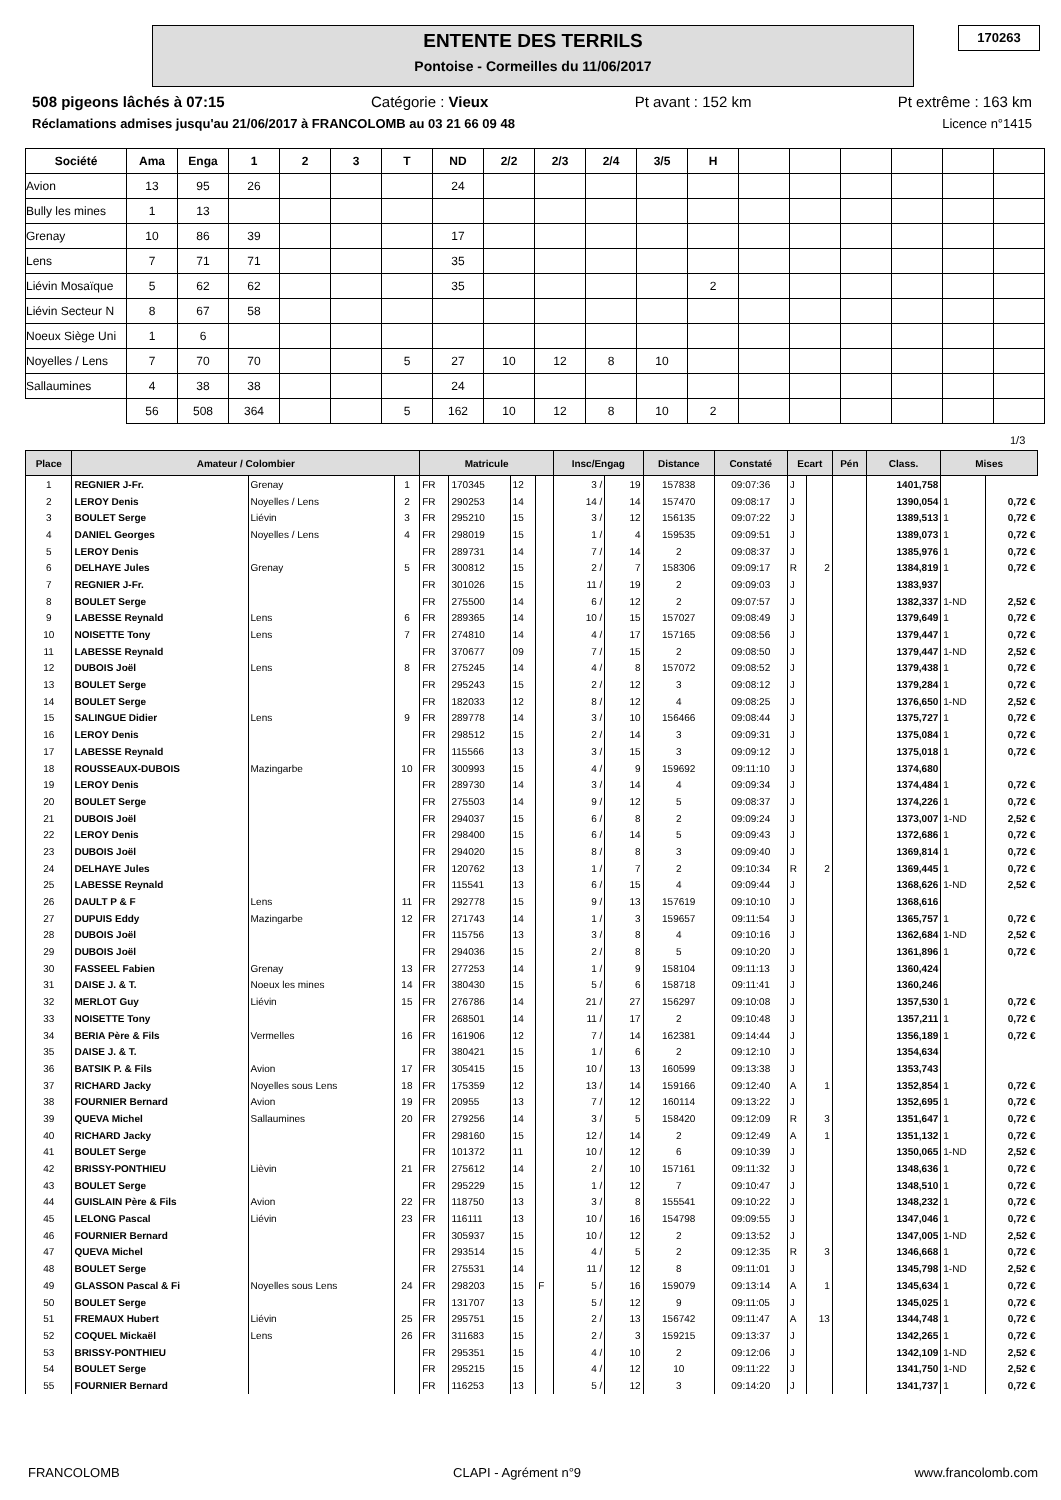ENTENTE DES TERRILS
Pontoise - Cormeilles du 11/06/2017
170263
508 pigeons lâchés à 07:15 Catégorie : Vieux Pt avant : 152 km Pt extrême : 163 km
Réclamations admises jusqu'au 21/06/2017 à FRANCOLOMB au 03 21 66 09 48 Licence n°1415
| Société | Ama | Enga | 1 | 2 | 3 | T | ND | 2/2 | 2/3 | 2/4 | 3/5 | H | | | | | | |
| --- | --- | --- | --- | --- | --- | --- | --- | --- | --- | --- | --- | --- | --- | --- | --- | --- | --- | --- |
| Avion | 13 | 95 | 26 | | | | 24 | | | | | | | | | | | |
| Bully les mines | 1 | 13 | | | | | | | | | | | | | | | | |
| Grenay | 10 | 86 | 39 | | | | 17 | | | | | | | | | | | |
| Lens | 7 | 71 | 71 | | | | 35 | | | | | | | | | | | |
| Liévin Mosaïque | 5 | 62 | 62 | | | | 35 | | | | | 2 | | | | | | |
| Liévin Secteur N | 8 | 67 | 58 | | | | | | | | | | | | | | | |
| Noeux Siège Uni | 1 | 6 | | | | | | | | | | | | | | | | |
| Noyelles / Lens | 7 | 70 | 70 | | | 5 | 27 | 10 | 12 | 8 | 10 | | | | | | | |
| Sallaumines | 4 | 38 | 38 | | | | 24 | | | | | | | | | | | |
| | 56 | 508 | 364 | | | 5 | 162 | 10 | 12 | 8 | 10 | 2 | | | | | | |
1/3
| Place | Amateur / Colombier | | | Matricule | | | | Insc/Engag | | Distance | Constaté | Ecart | | Pén | Class. | Mises | |
| --- | --- | --- | --- | --- | --- | --- | --- | --- | --- | --- | --- | --- | --- | --- | --- | --- | --- |
| 1 | REGNIER J-Fr. | Grenay | 1 | FR | 170345 | 12 | | 3 / | 19 | 157838 | 09:07:36 | J | | | 1401,758 | | |
| 2 | LEROY Denis | Noyelles / Lens | 2 | FR | 290253 | 14 | | 14 / | 14 | 157470 | 09:08:17 | J | | | 1390,054 | 1 | 0,72 € |
| 3 | BOULET Serge | Liévin | 3 | FR | 295210 | 15 | | 3 / | 12 | 156135 | 09:07:22 | J | | | 1389,513 | 1 | 0,72 € |
| 4 | DANIEL Georges | Noyelles / Lens | 4 | FR | 298019 | 15 | | 1 / | 4 | 159535 | 09:09:51 | J | | | 1389,073 | 1 | 0,72 € |
| 5 | LEROY Denis | | | FR | 289731 | 14 | | 7 / | 14 | 2 | 09:08:37 | J | | | 1385,976 | 1 | 0,72 € |
| 6 | DELHAYE Jules | Grenay | 5 | FR | 300812 | 15 | | 2 / | 7 | 158306 | 09:09:17 | R | 2 | | 1384,819 | 1 | 0,72 € |
| 7 | REGNIER J-Fr. | | | FR | 301026 | 15 | | 11 / | 19 | 2 | 09:09:03 | J | | | 1383,937 | | |
| 8 | BOULET Serge | | | FR | 275500 | 14 | | 6 / | 12 | 2 | 09:07:57 | J | | | 1382,337 | 1-ND | 2,52 € |
| 9 | LABESSE Reynald | Lens | 6 | FR | 289365 | 14 | | 10 / | 15 | 157027 | 09:08:49 | J | | | 1379,649 | 1 | 0,72 € |
| 10 | NOISETTE Tony | Lens | 7 | FR | 274810 | 14 | | 4 / | 17 | 157165 | 09:08:56 | J | | | 1379,447 | 1 | 0,72 € |
| 11 | LABESSE Reynald | | | FR | 370677 | 09 | | 7 / | 15 | 2 | 09:08:50 | J | | | 1379,447 | 1-ND | 2,52 € |
| 12 | DUBOIS Joël | Lens | 8 | FR | 275245 | 14 | | 4 / | 8 | 157072 | 09:08:52 | J | | | 1379,438 | 1 | 0,72 € |
| 13 | BOULET Serge | | | FR | 295243 | 15 | | 2 / | 12 | 3 | 09:08:12 | J | | | 1379,284 | 1 | 0,72 € |
| 14 | BOULET Serge | | | FR | 182033 | 12 | | 8 / | 12 | 4 | 09:08:25 | J | | | 1376,650 | 1-ND | 2,52 € |
| 15 | SALINGUE Didier | Lens | 9 | FR | 289778 | 14 | | 3 / | 10 | 156466 | 09:08:44 | J | | | 1375,727 | 1 | 0,72 € |
| 16 | LEROY Denis | | | FR | 298512 | 15 | | 2 / | 14 | 3 | 09:09:31 | J | | | 1375,084 | 1 | 0,72 € |
| 17 | LABESSE Reynald | | | FR | 115566 | 13 | | 3 / | 15 | 3 | 09:09:12 | J | | | 1375,018 | 1 | 0,72 € |
| 18 | ROUSSEAUX-DUBOIS | Mazingarbe | 10 | FR | 300993 | 15 | | 4 / | 9 | 159692 | 09:11:10 | J | | | 1374,680 | | |
| 19 | LEROY Denis | | | FR | 289730 | 14 | | 3 / | 14 | 4 | 09:09:34 | J | | | 1374,484 | 1 | 0,72 € |
| 20 | BOULET Serge | | | FR | 275503 | 14 | | 9 / | 12 | 5 | 09:08:37 | J | | | 1374,226 | 1 | 0,72 € |
| 21 | DUBOIS Joël | | | FR | 294037 | 15 | | 6 / | 8 | 2 | 09:09:24 | J | | | 1373,007 | 1-ND | 2,52 € |
| 22 | LEROY Denis | | | FR | 298400 | 15 | | 6 / | 14 | 5 | 09:09:43 | J | | | 1372,686 | 1 | 0,72 € |
| 23 | DUBOIS Joël | | | FR | 294020 | 15 | | 8 / | 8 | 3 | 09:09:40 | J | | | 1369,814 | 1 | 0,72 € |
| 24 | DELHAYE Jules | | | FR | 120762 | 13 | | 1 / | 7 | 2 | 09:10:34 | R | 2 | | 1369,445 | 1 | 0,72 € |
| 25 | LABESSE Reynald | | | FR | 115541 | 13 | | 6 / | 15 | 4 | 09:09:44 | J | | | 1368,626 | 1-ND | 2,52 € |
| 26 | DAULT P & F | Lens | 11 | FR | 292778 | 15 | | 9 / | 13 | 157619 | 09:10:10 | J | | | 1368,616 | | |
| 27 | DUPUIS Eddy | Mazingarbe | 12 | FR | 271743 | 14 | | 1 / | 3 | 159657 | 09:11:54 | J | | | 1365,757 | 1 | 0,72 € |
| 28 | DUBOIS Joël | | | FR | 115756 | 13 | | 3 / | 8 | 4 | 09:10:16 | J | | | 1362,684 | 1-ND | 2,52 € |
| 29 | DUBOIS Joël | | | FR | 294036 | 15 | | 2 / | 8 | 5 | 09:10:20 | J | | | 1361,896 | 1 | 0,72 € |
| 30 | FASSEEL Fabien | Grenay | 13 | FR | 277253 | 14 | | 1 / | 9 | 158104 | 09:11:13 | J | | | 1360,424 | | |
| 31 | DAISE J. & T. | Noeux les mines | 14 | FR | 380430 | 15 | | 5 / | 6 | 158718 | 09:11:41 | J | | | 1360,246 | | |
| 32 | MERLOT Guy | Liévin | 15 | FR | 276786 | 14 | | 21 / | 27 | 156297 | 09:10:08 | J | | | 1357,530 | 1 | 0,72 € |
| 33 | NOISETTE Tony | | | FR | 268501 | 14 | | 11 / | 17 | 2 | 09:10:48 | J | | | 1357,211 | 1 | 0,72 € |
| 34 | BERIA Père & Fils | Vermelles | 16 | FR | 161906 | 12 | | 7 / | 14 | 162381 | 09:14:44 | J | | | 1356,189 | 1 | 0,72 € |
| 35 | DAISE J. & T. | | | FR | 380421 | 15 | | 1 / | 6 | 2 | 09:12:10 | J | | | 1354,634 | | |
| 36 | BATSIK P. & Fils | Avion | 17 | FR | 305415 | 15 | | 10 / | 13 | 160599 | 09:13:38 | J | | | 1353,743 | | |
| 37 | RICHARD Jacky | Noyelles sous Lens | 18 | FR | 175359 | 12 | | 13 / | 14 | 159166 | 09:12:40 | A | 1 | | 1352,854 | 1 | 0,72 € |
| 38 | FOURNIER Bernard | Avion | 19 | FR | 20955 | 13 | | 7 / | 12 | 160114 | 09:13:22 | J | | | 1352,695 | 1 | 0,72 € |
| 39 | QUEVA Michel | Sallaumines | 20 | FR | 279256 | 14 | | 3 / | 5 | 158420 | 09:12:09 | R | 3 | | 1351,647 | 1 | 0,72 € |
| 40 | RICHARD Jacky | | | FR | 298160 | 15 | | 12 / | 14 | 2 | 09:12:49 | A | 1 | | 1351,132 | 1 | 0,72 € |
| 41 | BOULET Serge | | | FR | 101372 | 11 | | 10 / | 12 | 6 | 09:10:39 | J | | | 1350,065 | 1-ND | 2,52 € |
| 42 | BRISSY-PONTHIEU | Lièvin | 21 | FR | 275612 | 14 | | 2 / | 10 | 157161 | 09:11:32 | J | | | 1348,636 | 1 | 0,72 € |
| 43 | BOULET Serge | | | FR | 295229 | 15 | | 1 / | 12 | 7 | 09:10:47 | J | | | 1348,510 | 1 | 0,72 € |
| 44 | GUISLAIN Père & Fils | Avion | 22 | FR | 118750 | 13 | | 3 / | 8 | 155541 | 09:10:22 | J | | | 1348,232 | 1 | 0,72 € |
| 45 | LELONG Pascal | Liévin | 23 | FR | 116111 | 13 | | 10 / | 16 | 154798 | 09:09:55 | J | | | 1347,046 | 1 | 0,72 € |
| 46 | FOURNIER Bernard | | | FR | 305937 | 15 | | 10 / | 12 | 2 | 09:13:52 | J | | | 1347,005 | 1-ND | 2,52 € |
| 47 | QUEVA Michel | | | FR | 293514 | 15 | | 4 / | 5 | 2 | 09:12:35 | R | 3 | | 1346,668 | 1 | 0,72 € |
| 48 | BOULET Serge | | | FR | 275531 | 14 | | 11 / | 12 | 8 | 09:11:01 | J | | | 1345,798 | 1-ND | 2,52 € |
| 49 | GLASSON Pascal & Fi | Noyelles sous Lens | 24 | FR | 298203 | 15 | F | 5 / | 16 | 159079 | 09:13:14 | A | 1 | | 1345,634 | 1 | 0,72 € |
| 50 | BOULET Serge | | | FR | 131707 | 13 | | 5 / | 12 | 9 | 09:11:05 | J | | | 1345,025 | 1 | 0,72 € |
| 51 | FREMAUX Hubert | Liévin | 25 | FR | 295751 | 15 | | 2 / | 13 | 156742 | 09:11:47 | A | 13 | | 1344,748 | 1 | 0,72 € |
| 52 | COQUEL Mickaël | Lens | 26 | FR | 311683 | 15 | | 2 / | 3 | 159215 | 09:13:37 | J | | | 1342,265 | 1 | 0,72 € |
| 53 | BRISSY-PONTHIEU | | | FR | 295351 | 15 | | 4 / | 10 | 2 | 09:12:06 | J | | | 1342,109 | 1-ND | 2,52 € |
| 54 | BOULET Serge | | | FR | 295215 | 15 | | 4 / | 12 | 10 | 09:11:22 | J | | | 1341,750 | 1-ND | 2,52 € |
| 55 | FOURNIER Bernard | | | FR | 116253 | 13 | | 5 / | 12 | 3 | 09:14:20 | J | | | 1341,737 | 1 | 0,72 € |
FRANCOLOMB CLAPI - Agrément n°9 www.francolomb.com